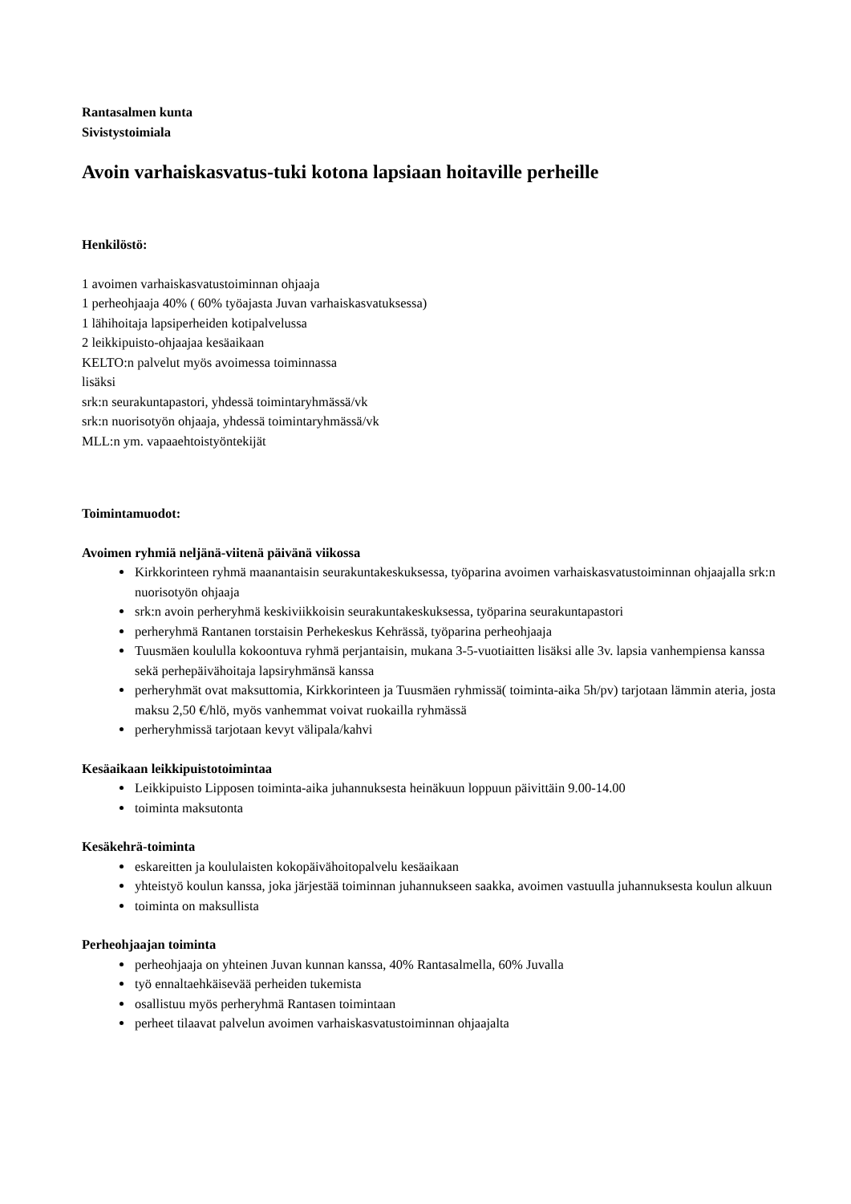Rantasalmen kunta
Sivistystoimiala
Avoin varhaiskasvatus-tuki kotona lapsiaan hoitaville perheille
Henkilöstö:
1 avoimen varhaiskasvatustoiminnan ohjaaja
1 perheohjaaja 40% ( 60% työajasta Juvan varhaiskasvatuksessa)
1 lähihoitaja lapsiperheiden kotipalvelussa
2 leikkipuisto-ohjaajaa kesäaikaan
KELTO:n palvelut myös avoimessa toiminnassa
lisäksi
srk:n seurakuntapastori, yhdessä toimintaryhmässä/vk
srk:n nuorisotyön ohjaaja, yhdessä toimintaryhmässä/vk
MLL:n ym. vapaaehtoistyöntekijät
Toimintamuodot:
Avoimen ryhmiä neljänä-viitenä päivänä viikossa
Kirkkorinteen ryhmä maanantaisin seurakuntakeskuksessa, työparina avoimen varhaiskasvatustoiminnan ohjaajalla srk:n nuorisotyön ohjaaja
srk:n avoin perheryhmä keskiviikkoisin seurakuntakeskuksessa, työparina seurakuntapastori
perheryhmä Rantanen torstaisin Perhekeskus Kehrässä, työparina perheohjaaja
Tuusmäen koululla kokoontuva ryhmä perjantaisin, mukana 3-5-vuotiaitten lisäksi alle 3v. lapsia vanhempiensa kanssa sekä perhepäivähoitaja lapsiryhmänsä kanssa
perheryhmät ovat maksuttomia, Kirkkorinteen ja Tuusmäen ryhmissä( toiminta-aika 5h/pv) tarjotaan lämmin ateria, josta maksu 2,50 €/hlö, myös vanhemmat voivat ruokailla ryhmässä
perheryhmissä tarjotaan kevyt välipala/kahvi
Kesäaikaan leikkipuistotoimintaa
Leikkipuisto Lipposen toiminta-aika juhannuksesta heinäkuun loppuun päivittäin 9.00-14.00
toiminta maksutonta
Kesäkehrä-toiminta
eskareitten ja koululaisten kokopäivähoitopalvelu kesäaikaan
yhteistyö koulun kanssa, joka järjestää toiminnan juhannukseen saakka, avoimen vastuulla juhannuksesta koulun alkuun
toiminta on maksullista
Perheohjaajan toiminta
perheohjaaja on yhteinen Juvan kunnan kanssa, 40% Rantasalmella, 60% Juvalla
työ ennaltaehkäisevää perheiden tukemista
osallistuu myös perheryhmä Rantasen toimintaan
perheet tilaavat palvelun avoimen varhaiskasvatustoiminnan ohjaajalta